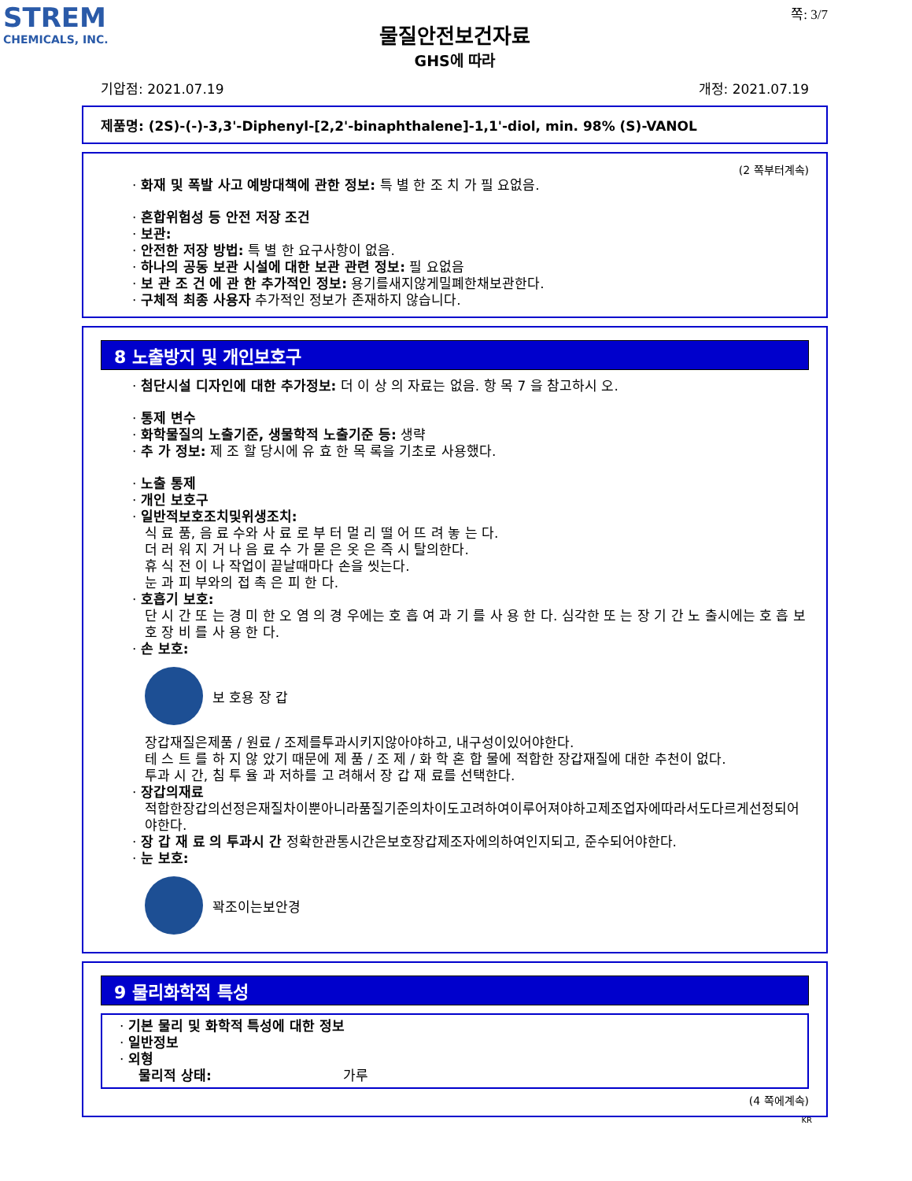STREM
CHEMICALS, INC.
쪽: 3/7
물질안전보건자료
GHS에 따라
기압점: 2021.07.19 개정: 2021.07.19
제품명: (2S)-(-)-3,3'-Diphenyl-[2,2'-binaphthalene]-1,1'-diol, min. 98% (S)-VANOL
(2 쪽부터계속)
· 화재 및 폭발 사고 예방대책에 관한 정보: 특 별 한 조 치 가 필 요없음.
· 혼합위험성 등 안전 저장 조건
· 보관:
· 안전한 저장 방법: 특 별 한 요구사항이 없음.
· 하나의 공동 보관 시설에 대한 보관 관련 정보: 필 요없음
· 보 관 조 건 에 관 한 추가적인 정보: 용기를새지않게밀폐한채보관한다.
· 구체적 최종 사용자 추가적인 정보가 존재하지 않습니다.
8 노출방지 및 개인보호구
· 첨단시설 디자인에 대한 추가정보: 더 이 상 의 자료는 없음. 항 목 7 을 참고하시 오.
· 통제 변수
· 화학물질의 노출기준, 생물학적 노출기준 등: 생략
· 추 가 정보: 제 조 할 당시에 유 효 한 목 록을 기초로 사용했다.
· 노출 통제
· 개인 보호구
· 일반적보호조치및위생조치:
식 료 품, 음 료 수와 사 료 로 부 터 멀 리 떨 어 뜨 려 놓 는 다.
더 러 워 지 거 나 음 료 수 가 묻 은 옷 은 즉 시 탈의한다.
휴 식 전 이 나 작업이 끝날때마다 손을 씻는다.
눈 과 피 부와의 접 촉 은 피 한 다.
· 호흡기 보호:
단 시 간 또 는 경 미 한 오 염 의 경 우에는 호 흡 여 과 기 를 사 용 한 다. 심각한 또 는 장 기 간 노 출시에는 호 흡 보 호 장 비 를 사 용 한 다.
· 손 보호:
보 호용 장 갑
장갑재질은제품 / 원료 / 조제를투과시키지않아야하고, 내구성이있어야한다.
테 스 트 를 하 지 않 았기 때문에 제 품 / 조 제 / 화 학 혼 합 물에 적합한 장갑재질에 대한 추천이 없다.
투과 시 간, 침 투 율 과 저하를 고 려해서 장 갑 재 료를 선택한다.
· 장갑의재료
적합한장갑의선정은재질차이뿐아니라품질기준의차이도고려하여이루어져야하고제조업자에따라서도다르게선정되어야한다.
· 장 갑 재 료 의 투과시 간 정확한관통시간은보호장갑제조자에의하여인지되고, 준수되어야한다.
· 눈 보호:
꽉조이는보안경
9 물리화학적 특성
· 기본 물리 및 화학적 특성에 대한 정보
· 일반정보
· 외형
물리적 상태: 가루
(4 쪽에계속)
KR